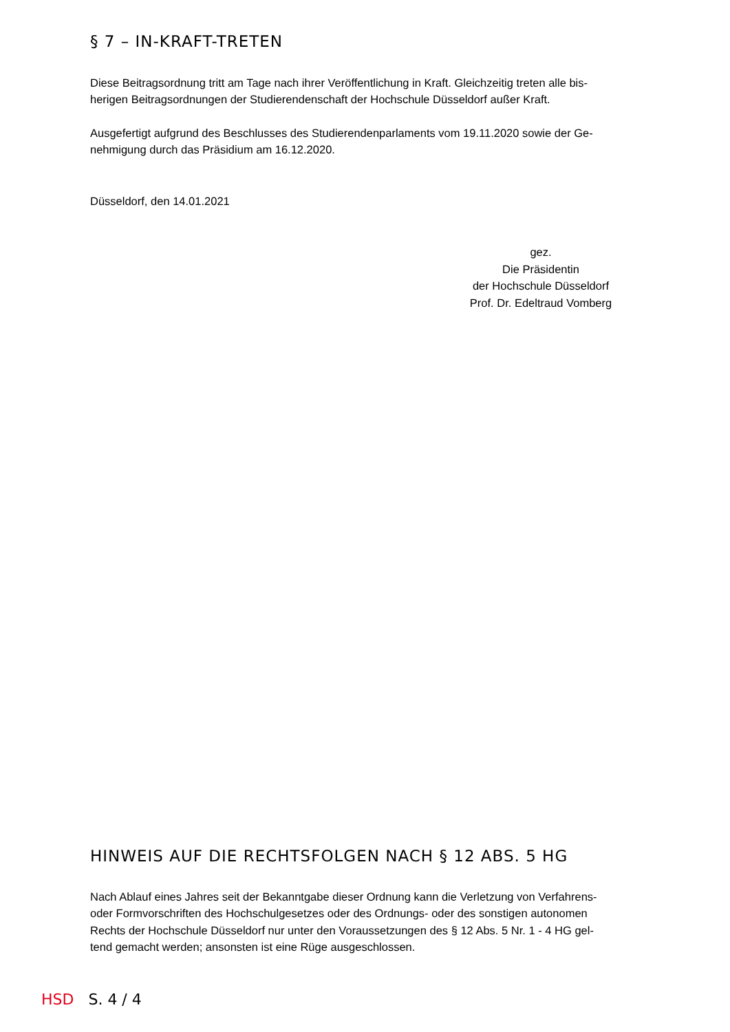§ 7 – IN-KRAFT-TRETEN
Diese Beitragsordnung tritt am Tage nach ihrer Veröffentlichung in Kraft. Gleichzeitig treten alle bis-
herigen Beitragsordnungen der Studierendenschaft der Hochschule Düsseldorf außer Kraft.
Ausgefertigt aufgrund des Beschlusses des Studierendenparlaments vom 19.11.2020 sowie der Ge-
nehmigung durch das Präsidium am 16.12.2020.
Düsseldorf, den 14.01.2021
gez.
Die Präsidentin
der Hochschule Düsseldorf
Prof. Dr. Edeltraud Vomberg
HINWEIS AUF DIE RECHTSFOLGEN NACH § 12 ABS. 5 HG
Nach Ablauf eines Jahres seit der Bekanntgabe dieser Ordnung kann die Verletzung von Verfahrens-
oder Formvorschriften des Hochschulgesetzes oder des Ordnungs- oder des sonstigen autonomen
Rechts der Hochschule Düsseldorf nur unter den Voraussetzungen des § 12 Abs. 5 Nr. 1 - 4 HG gel-
tend gemacht werden; ansonsten ist eine Rüge ausgeschlossen.
HSD S. 4 / 4